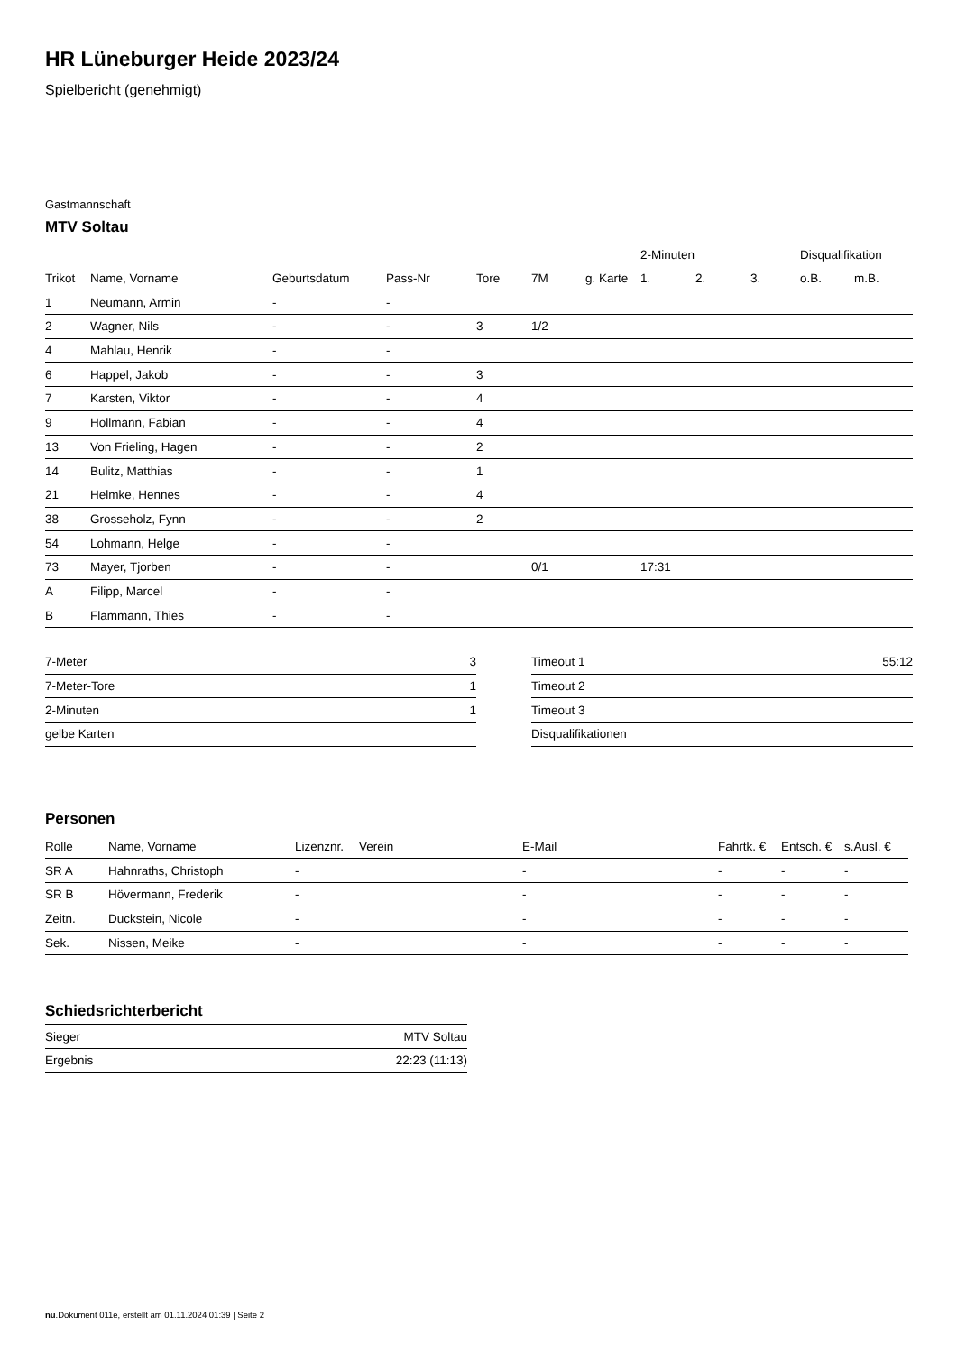HR Lüneburger Heide 2023/24
Spielbericht (genehmigt)
Gastmannschaft
MTV Soltau
| | | | | | | | 2-Minuten | | | Disqualifikation | |
| --- | --- | --- | --- | --- | --- | --- | --- | --- | --- | --- | --- |
| Trikot | Name, Vorname | Geburtsdatum | Pass-Nr | Tore | 7M | g. Karte | 1. | 2. | 3. | o.B. | m.B. |
| 1 | Neumann, Armin | - | - | | | | | | | | |
| 2 | Wagner, Nils | - | - | 3 | 1/2 | | | | | | |
| 4 | Mahlau, Henrik | - | - | | | | | | | | |
| 6 | Happel, Jakob | - | - | 3 | | | | | | | |
| 7 | Karsten, Viktor | - | - | 4 | | | | | | | |
| 9 | Hollmann, Fabian | - | - | 4 | | | | | | | |
| 13 | Von Frieling, Hagen | - | - | 2 | | | | | | | |
| 14 | Bulitz, Matthias | - | - | 1 | | | | | | | |
| 21 | Helmke, Hennes | - | - | 4 | | | | | | | |
| 38 | Grosseholz, Fynn | - | - | 2 | | | | | | | |
| 54 | Lohmann, Helge | - | - | | | | | | | | |
| 73 | Mayer, Tjorben | - | - | | 0/1 | | 17:31 | | | | |
| A | Filipp, Marcel | - | - | | | | | | | | |
| B | Flammann, Thies | - | - | | | | | | | | |
| 7-Meter | 3 |
| 7-Meter-Tore | 1 |
| 2-Minuten | 1 |
| gelbe Karten | |
| Timeout 1 | 55:12 |
| Timeout 2 | |
| Timeout 3 | |
| Disqualifikationen | |
Personen
| Rolle | Name, Vorname | Lizenznr. | Verein | E-Mail | Fahrtk. € | Entsch. € | s.Ausl. € |
| --- | --- | --- | --- | --- | --- | --- | --- |
| SR A | Hahnraths, Christoph | - | | - | - | - | - |
| SR B | Hövermann, Frederik | - | | - | - | - | - |
| Zeitn. | Duckstein, Nicole | - | | - | - | - | - |
| Sek. | Nissen, Meike | - | | - | - | - | - |
Schiedsrichterbericht
| Sieger | MTV Soltau |
| Ergebnis | 22:23 (11:13) |
nu.Dokument 011e, erstellt am 01.11.2024 01:39 | Seite 2